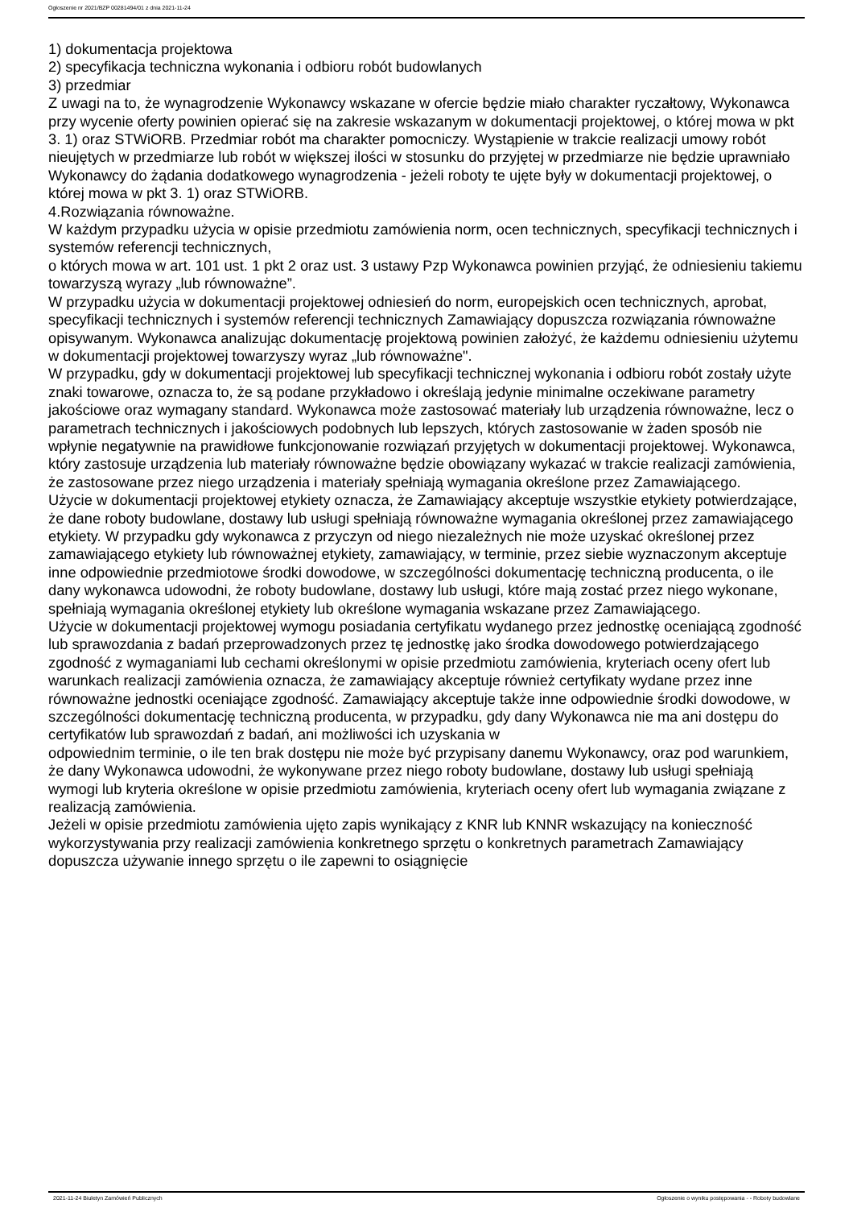Ogłoszenie nr 2021/BZP 00281494/01 z dnia 2021-11-24
1) dokumentacja projektowa
2) specyfikacja techniczna wykonania i odbioru robót budowlanych
3) przedmiar
Z uwagi na to, że wynagrodzenie Wykonawcy wskazane w ofercie będzie miało charakter ryczałtowy, Wykonawca przy wycenie oferty powinien opierać się na zakresie wskazanym w dokumentacji projektowej, o której mowa w pkt 3. 1) oraz STWiORB. Przedmiar robót ma charakter pomocniczy. Wystąpienie w trakcie realizacji umowy robót nieujętych w przedmiarze lub robót w większej ilości w stosunku do przyjętej w przedmiarze nie będzie uprawniało Wykonawcy do żądania dodatkowego wynagrodzenia - jeżeli roboty te ujęte były w dokumentacji projektowej, o której mowa w pkt 3. 1) oraz STWiORB.
4.Rozwiązania równoważne.
W każdym przypadku użycia w opisie przedmiotu zamówienia norm, ocen technicznych, specyfikacji technicznych i systemów referencji technicznych,
o których mowa w art. 101 ust. 1 pkt 2 oraz ust. 3 ustawy Pzp Wykonawca powinien przyjąć, że odniesieniu takiemu towarzyszą wyrazy „lub równoważne”.
W przypadku użycia w dokumentacji projektowej odniesień do norm, europejskich ocen technicznych, aprobat, specyfikacji technicznych i systemów referencji technicznych Zamawiający dopuszcza rozwiązania równoważne opisywanym. Wykonawca analizując dokumentację projektową powinien założyć, że każdemu odniesieniu użytemu w dokumentacji projektowej towarzyszy wyraz „lub równoważne".
W przypadku, gdy w dokumentacji projektowej lub specyfikacji technicznej wykonania i odbioru robót zostały użyte znaki towarowe, oznacza to, że są podane przykładowo i określają jedynie minimalne oczekiwane parametry jakościowe oraz wymagany standard. Wykonawca może zastosować materiały lub urządzenia równoważne, lecz o parametrach technicznych i jakościowych podobnych lub lepszych, których zastosowanie w żaden sposób nie wpłynie negatywnie na prawidłowe funkcjonowanie rozwiązań przyjętych w dokumentacji projektowej. Wykonawca, który zastosuje urządzenia lub materiały równoważne będzie obowiązany wykazać w trakcie realizacji zamówienia, że zastosowane przez niego urządzenia i materiały spełniają wymagania określone przez Zamawiającego.
Użycie w dokumentacji projektowej etykiety oznacza, że Zamawiający akceptuje wszystkie etykiety potwierdzające, że dane roboty budowlane, dostawy lub usługi spełniają równoważne wymagania określonej przez zamawiającego etykiety. W przypadku gdy wykonawca z przyczyn od niego niezależnych nie może uzyskać określonej przez zamawiającego etykiety lub równoważnej etykiety, zamawiający, w terminie, przez siebie wyznaczonym akceptuje inne odpowiednie przedmiotowe środki dowodowe, w szczególności dokumentację techniczną producenta, o ile dany wykonawca udowodni, że roboty budowlane, dostawy lub usługi, które mają zostać przez niego wykonane, spełniają wymagania określonej etykiety lub określone wymagania wskazane przez Zamawiającego.
Użycie w dokumentacji projektowej wymogu posiadania certyfikatu wydanego przez jednostkę oceniającą zgodność lub sprawozdania z badań przeprowadzonych przez tę jednostkę jako środka dowodowego potwierdzającego zgodność z wymaganiami lub cechami określonymi w opisie przedmiotu zamówienia, kryteriach oceny ofert lub warunkach realizacji zamówienia oznacza, że zamawiający akceptuje również certyfikaty wydane przez inne równoważne jednostki oceniające zgodność. Zamawiający akceptuje także inne odpowiednie środki dowodowe, w szczególności dokumentację techniczną producenta, w przypadku, gdy dany Wykonawca nie ma ani dostępu do certyfikatów lub sprawozdań z badań, ani możliwości ich uzyskania w
odpowiednim terminie, o ile ten brak dostępu nie może być przypisany danemu Wykonawcy, oraz pod warunkiem, że dany Wykonawca udowodni, że wykonywane przez niego roboty budowlane, dostawy lub usługi spełniają wymogi lub kryteria określone w opisie przedmiotu zamówienia, kryteriach oceny ofert lub wymagania związane z realizacją zamówienia.
Jeżeli w opisie przedmiotu zamówienia ujęto zapis wynikający z KNR lub KNNR wskazujący na konieczność wykorzystywania przy realizacji zamówienia konkretnego sprzętu o konkretnych parametrach Zamawiający dopuszcza używanie innego sprzętu o ile zapewni to osiągnięcie
2021-11-24 Biuletyn Zamówień Publicznych Ogłoszenie o wyniku postępowania - - Roboty budowlane